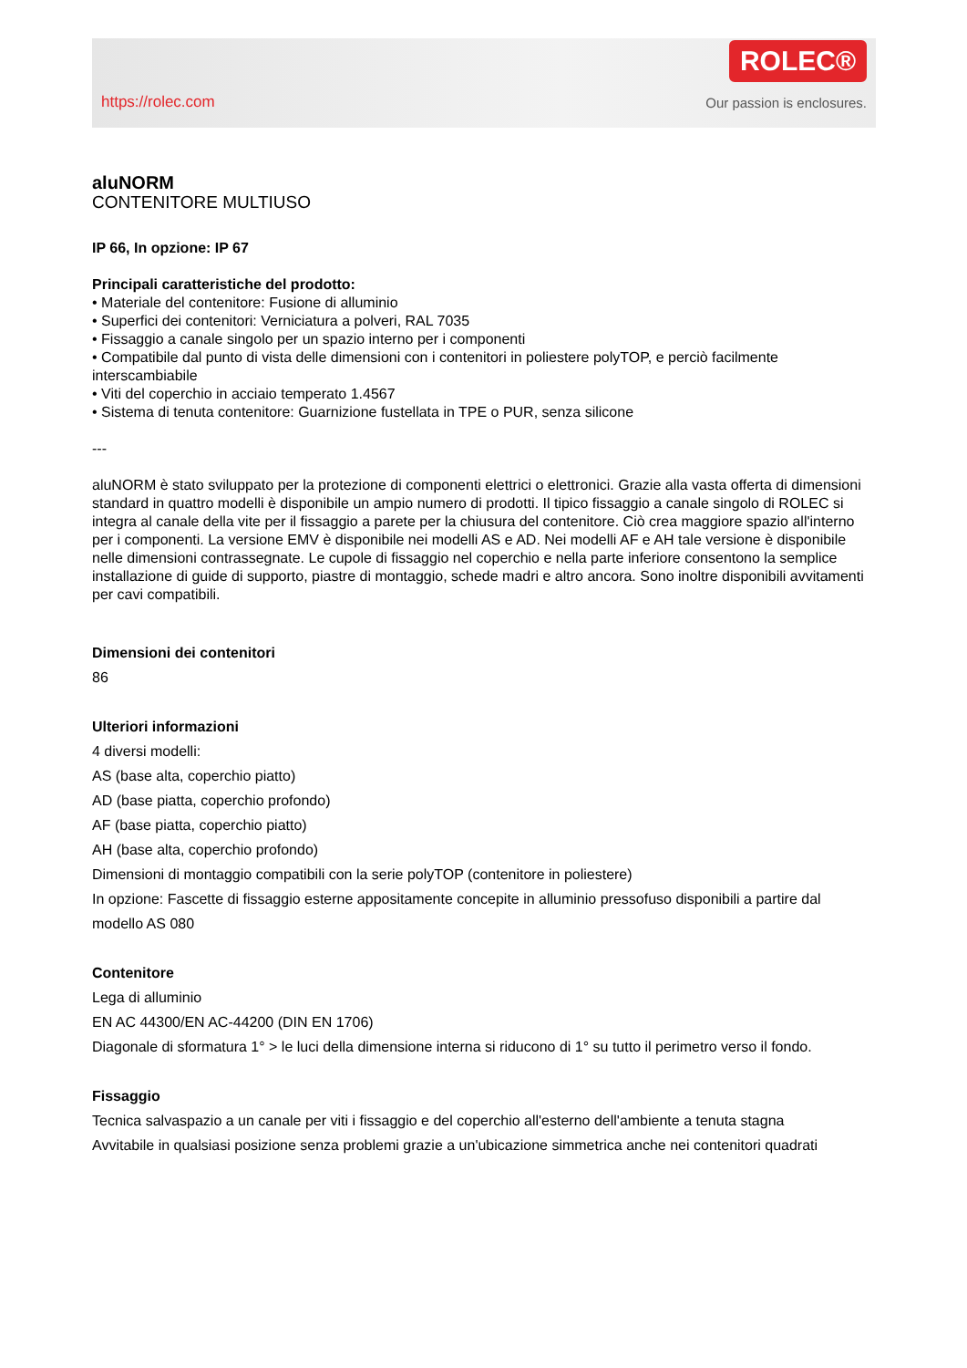https://rolec.com
ROLEC®
Our passion is enclosures.
aluNORM
CONTENITORE MULTIUSO
IP 66, In opzione: IP 67
Principali caratteristiche del prodotto:
• Materiale del contenitore: Fusione di alluminio
• Superfici dei contenitori: Verniciatura a polveri, RAL 7035
• Fissaggio a canale singolo per un spazio interno per i componenti
• Compatibile dal punto di vista delle dimensioni con i contenitori in poliestere polyTOP, e perciò facilmente interscambiabile
• Viti del coperchio in acciaio temperato 1.4567
• Sistema di tenuta contenitore: Guarnizione fustellata in TPE o PUR, senza silicone
---
aluNORM è stato sviluppato per la protezione di componenti elettrici o elettronici. Grazie alla vasta offerta di dimensioni standard in quattro modelli è disponibile un ampio numero di prodotti. Il tipico fissaggio a canale singolo di ROLEC si integra al canale della vite per il fissaggio a parete per la chiusura del contenitore. Ciò crea maggiore spazio all'interno per i componenti. La versione EMV è disponibile nei modelli AS e AD. Nei modelli AF e AH tale versione è disponibile nelle dimensioni contrassegnate. Le cupole di fissaggio nel coperchio e nella parte inferiore consentono la semplice installazione di guide di supporto, piastre di montaggio, schede madri e altro ancora. Sono inoltre disponibili avvitamenti per cavi compatibili.
Dimensioni dei contenitori
86
Ulteriori informazioni
4 diversi modelli:
AS (base alta, coperchio piatto)
AD (base piatta, coperchio profondo)
AF (base piatta, coperchio piatto)
AH (base alta, coperchio profondo)
Dimensioni di montaggio compatibili con la serie polyTOP (contenitore in poliestere)
In opzione: Fascette di fissaggio esterne appositamente concepite in alluminio pressofuso disponibili a partire dal modello AS 080
Contenitore
Lega di alluminio
EN AC 44300/EN AC-44200 (DIN EN 1706)
Diagonale di sformatura 1° > le luci della dimensione interna si riducono di 1° su tutto il perimetro verso il fondo.
Fissaggio
Tecnica salvaspazio a un canale per viti i fissaggio e del coperchio all'esterno dell'ambiente a tenuta stagna
Avvitabile in qualsiasi posizione senza problemi grazie a un'ubicazione simmetrica anche nei contenitori quadrati